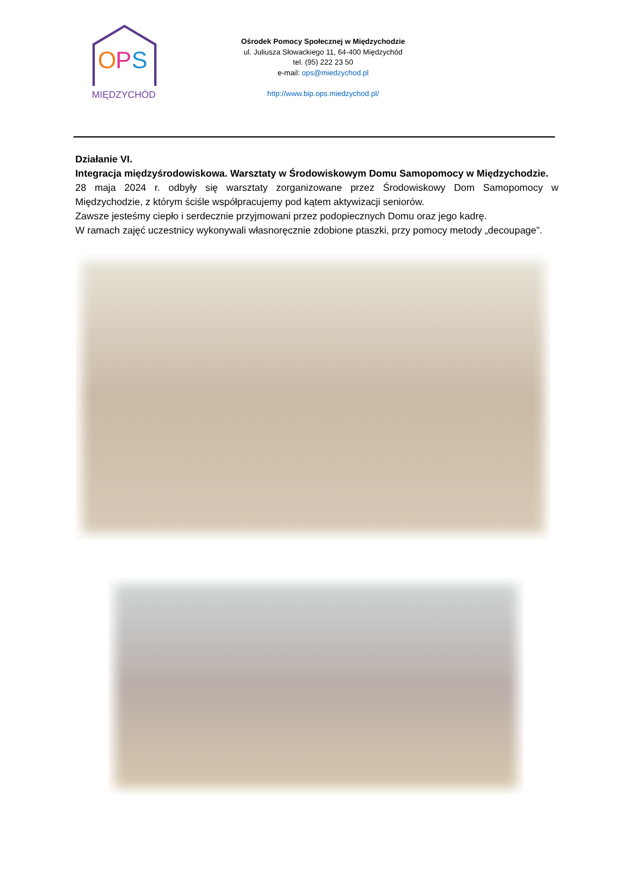O
P
S
MIĘDZYCHÓD
Ośrodek Pomocy Społecznej w Międzychodzie
ul. Juliusza Słowackiego 11, 64-400 Międzychód
tel. (95) 222 23 50
e-mail: ops@miedzychod.pl
http://www.bip.ops.miedzychod.pl/
Działanie VI.
Integracja międzyśrodowiskowa. Warsztaty w Środowiskowym Domu Samopomocy w Międzychodzie.
28 maja 2024 r. odbyły się warsztaty zorganizowane przez Środowiskowy Dom Samopomocy w Międzychodzie, z którym ściśle współpracujemy pod kątem aktywizacji seniorów.
Zawsze jesteśmy ciepło i serdecznie przyjmowani przez podopiecznych Domu oraz jego kadrę.
W ramach zajęć uczestnicy wykonywali własnoręcznie zdobione ptaszki, przy pomocy metody „decoupage”.